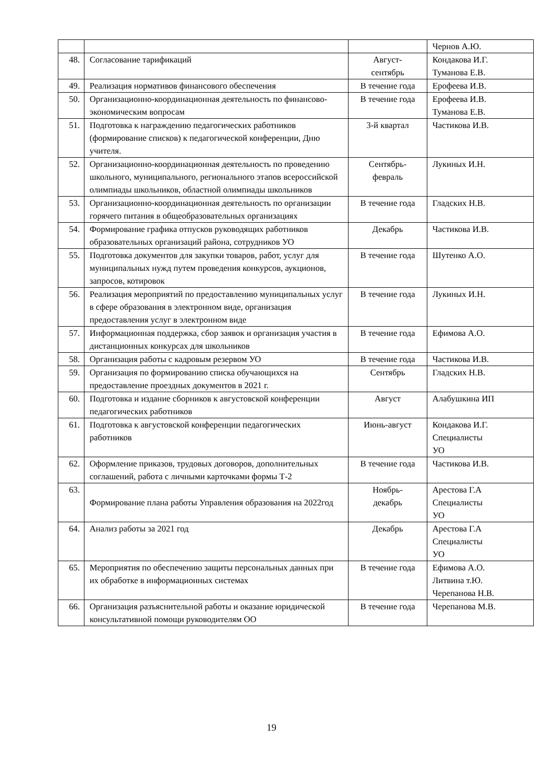| | | | Чернов А.Ю. |
| 48. | Согласование тарификаций | Август- сентябрь | Кондакова И.Г. Туманова Е.В. |
| 49. | Реализация нормативов финансового обеспечения | В течение года | Ерофеева И.В. |
| 50. | Организационно-координационная деятельность по финансово-экономическим вопросам | В течение года | Ерофеева И.В. Туманова Е.В. |
| 51. | Подготовка к награждению педагогических работников (формирование списков) к педагогической конференции, Дню учителя. | 3-й квартал | Частикова И.В. |
| 52. | Организационно-координационная деятельность по проведению школьного, муниципального, регионального этапов всероссийской олимпиады школьников, областной олимпиады школьников | Сентябрь- февраль | Лукиных И.Н. |
| 53. | Организационно-координационная деятельность по организации горячего питания в общеобразовательных организациях | В течение года | Гладских Н.В. |
| 54. | Формирование графика отпусков руководящих работников образовательных организаций района, сотрудников УО | Декабрь | Частикова И.В. |
| 55. | Подготовка документов для закупки товаров, работ, услуг для муниципальных нужд путем проведения конкурсов, аукционов, запросов, котировок | В течение года | Шутенко А.О. |
| 56. | Реализация мероприятий по предоставлению муниципальных услуг в сфере образования в электронном виде, организация предоставления услуг в электронном виде | В течение года | Лукиных И.Н. |
| 57. | Информационная поддержка, сбор заявок и организация участия в дистанционных конкурсах для школьников | В течение года | Ефимова А.О. |
| 58. | Организация работы с кадровым резервом УО | В течение года | Частикова И.В. |
| 59. | Организация по формированию списка обучающихся на предоставление проездных документов в 2021 г. | Сентябрь | Гладских Н.В. |
| 60. | Подготовка и издание сборников к августовской конференции педагогических работников | Август | Алабушкина ИП |
| 61. | Подготовка к августовской конференции педагогических работников | Июнь-август | Кондакова И.Г. Специалисты УО |
| 62. | Оформление приказов, трудовых договоров, дополнительных соглашений, работа с личными карточками формы Т-2 | В течение года | Частикова И.В. |
| 63. | Формирование плана работы Управления образования на 2022год | Ноябрь- декабрь | Арестова Г.А Специалисты УО |
| 64. | Анализ работы за 2021 год | Декабрь | Арестова Г.А Специалисты УО |
| 65. | Мероприятия по обеспечению защиты персональных данных при их обработке в информационных системах | В течение года | Ефимова А.О. Литвина т.Ю. Черепанова Н.В. |
| 66. | Организация разъяснительной работы и оказание юридической консультативной помощи руководителям ОО | В течение года | Черепанова М.В. |
19